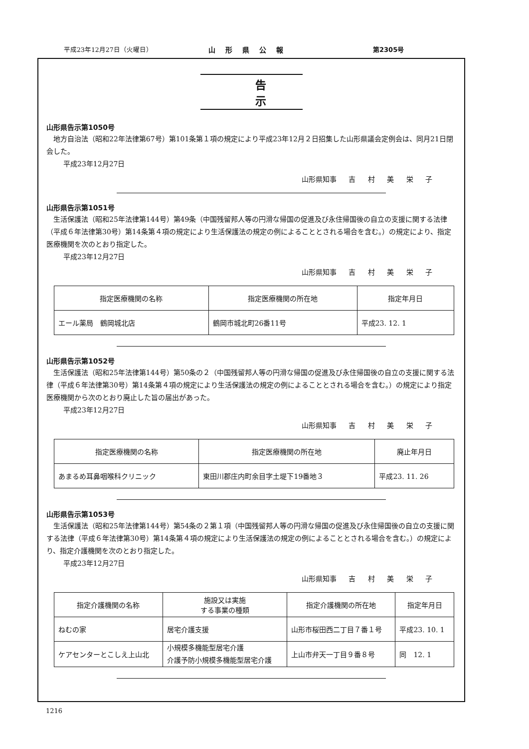平成23年12月27日（火曜日） 山形県公報 第2305号
告示
山形県告示第1050号
地方自治法（昭和22年法律第67号）第101条第１項の規定により平成23年12月２日招集した山形県議会定例会は、同月21日閉会した。
平成23年12月27日
山形県知事 吉 村 美 栄 子
山形県告示第1051号
生活保護法（昭和25年法律第144号）第49条（中国残留邦人等の円滑な帰国の促進及び永住帰国後の自立の支援に関する法律（平成６年法律第30号）第14条第４項の規定により生活保護法の規定の例によることとされる場合を含む。）の規定により、指定医療機関を次のとおり指定した。
平成23年12月27日
山形県知事 吉 村 美 栄 子
| 指定医療機関の名称 | 指定医療機関の所在地 | 指定年月日 |
| --- | --- | --- |
| エール薬局 鶴岡城北店 | 鶴岡市城北町26番11号 | 平成23. 12. 1 |
山形県告示第1052号
生活保護法（昭和25年法律第144号）第50条の２（中国残留邦人等の円滑な帰国の促進及び永住帰国後の自立の支援に関する法律（平成６年法律第30号）第14条第４項の規定により生活保護法の規定の例によることとされる場合を含む。）の規定により指定医療機関から次のとおり廃止した旨の届出があった。
平成23年12月27日
山形県知事 吉 村 美 栄 子
| 指定医療機関の名称 | 指定医療機関の所在地 | 廃止年月日 |
| --- | --- | --- |
| あまるめ耳鼻咽喉科クリニック | 東田川郡庄内町余目字土堤下19番地３ | 平成23. 11. 26 |
山形県告示第1053号
生活保護法（昭和25年法律第144号）第54条の２第１項（中国残留邦人等の円滑な帰国の促進及び永住帰国後の自立の支援に関する法律（平成６年法律第30号）第14条第４項の規定により生活保護法の規定の例によることとされる場合を含む。）の規定により、指定介護機関を次のとおり指定した。
平成23年12月27日
山形県知事 吉 村 美 栄 子
| 指定介護機関の名称 | 施設又は実施 する事業の種類 | 指定介護機関の所在地 | 指定年月日 |
| --- | --- | --- | --- |
| ねむの家 | 居宅介護支援 | 山形市桜田西二丁目７番１号 | 平成23. 10. 1 |
| ケアセンターとこしえ上山北 | 小規模多機能型居宅介護 介護予防小規模多機能型居宅介護 | 上山市弁天一丁目９番８号 | 同 12. 1 |
1216